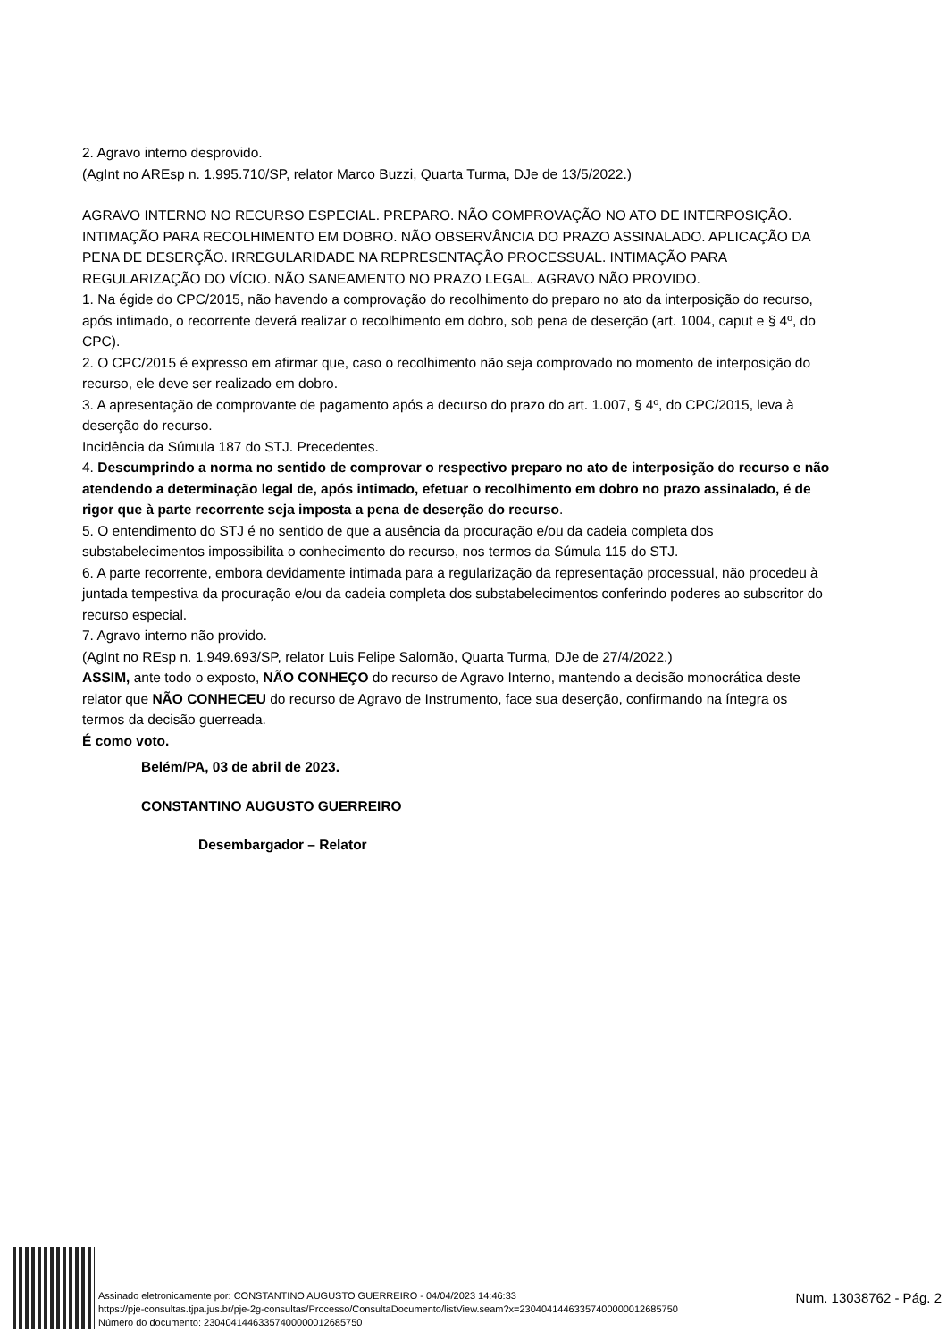2. Agravo interno desprovido.
(AgInt no AREsp n. 1.995.710/SP, relator Marco Buzzi, Quarta Turma, DJe de 13/5/2022.)
AGRAVO INTERNO NO RECURSO ESPECIAL. PREPARO. NÃO COMPROVAÇÃO NO ATO DE INTERPOSIÇÃO. INTIMAÇÃO PARA RECOLHIMENTO EM DOBRO. NÃO OBSERVÂNCIA DO PRAZO ASSINALADO. APLICAÇÃO DA PENA DE DESERÇÃO. IRREGULARIDADE NA REPRESENTAÇÃO PROCESSUAL. INTIMAÇÃO PARA REGULARIZAÇÃO DO VÍCIO. NÃO SANEAMENTO NO PRAZO LEGAL. AGRAVO NÃO PROVIDO.
1. Na égide do CPC/2015, não havendo a comprovação do recolhimento do preparo no ato da interposição do recurso, após intimado, o recorrente deverá realizar o recolhimento em dobro, sob pena de deserção (art. 1004, caput e § 4º, do CPC).
2. O CPC/2015 é expresso em afirmar que, caso o recolhimento não seja comprovado no momento de interposição do recurso, ele deve ser realizado em dobro.
3. A apresentação de comprovante de pagamento após a decurso do prazo do art. 1.007, § 4º, do CPC/2015, leva à deserção do recurso.
Incidência da Súmula 187 do STJ. Precedentes.
4. Descumprindo a norma no sentido de comprovar o respectivo preparo no ato de interposição do recurso e não atendendo a determinação legal de, após intimado, efetuar o recolhimento em dobro no prazo assinalado, é de rigor que à parte recorrente seja imposta a pena de deserção do recurso.
5. O entendimento do STJ é no sentido de que a ausência da procuração e/ou da cadeia completa dos substabelecimentos impossibilita o conhecimento do recurso, nos termos da Súmula 115 do STJ.
6. A parte recorrente, embora devidamente intimada para a regularização da representação processual, não procedeu à juntada tempestiva da procuração e/ou da cadeia completa dos substabelecimentos conferindo poderes ao subscritor do recurso especial.
7. Agravo interno não provido.
(AgInt no REsp n. 1.949.693/SP, relator Luis Felipe Salomão, Quarta Turma, DJe de 27/4/2022.)
ASSIM, ante todo o exposto, NÃO CONHEÇO do recurso de Agravo Interno, mantendo a decisão monocrática deste relator que NÃO CONHECEU do recurso de Agravo de Instrumento, face sua deserção, confirmando na íntegra os termos da decisão guerreada.
É como voto.
Belém/PA, 03 de abril de 2023.
CONSTANTINO AUGUSTO GUERREIRO
Desembargador – Relator
Assinado eletronicamente por: CONSTANTINO AUGUSTO GUERREIRO - 04/04/2023 14:46:33
https://pje-consultas.tjpa.jus.br/pje-2g-consultas/Processo/ConsultaDocumento/listView.seam?x=23040414463357400000012685750
Número do documento: 23040414463357400000012685750
Num. 13038762 - Pág. 2